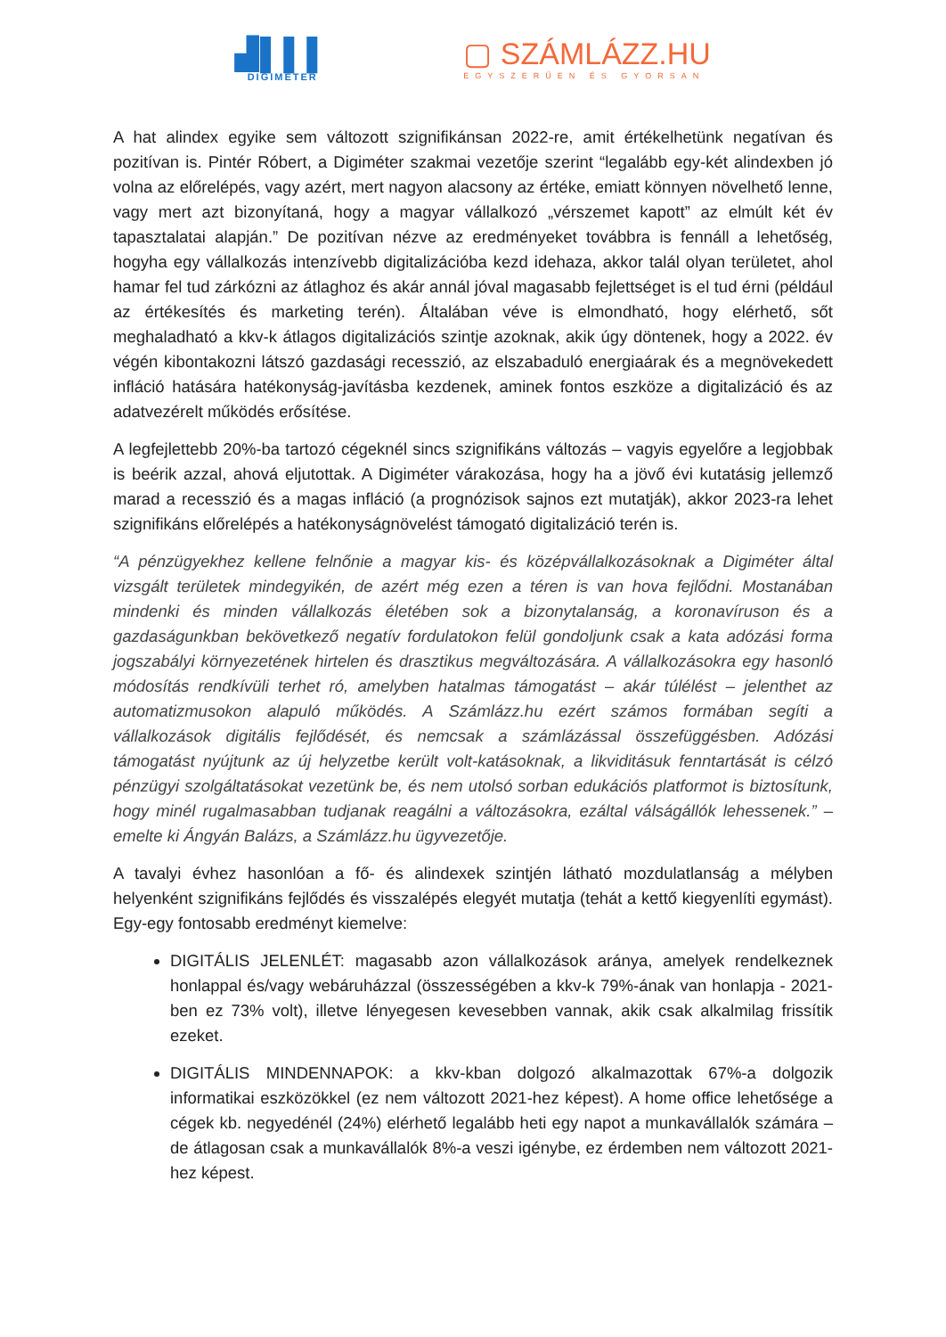▟▌▌▌
DIGIMETER
▢ SZÁMLÁZZ.HU
EGYSZERŰEN ÉS GYORSAN
A hat alindex egyike sem változott szignifikánsan 2022-re, amit értékelhetünk negatívan és pozitívan is. Pintér Róbert, a Digiméter szakmai vezetője szerint “legalább egy-két alindexben jó volna az előrelépés, vagy azért, mert nagyon alacsony az értéke, emiatt könnyen növelhető lenne, vagy mert azt bizonyítaná, hogy a magyar vállalkozó „vérszemet kapott” az elmúlt két év tapasztalatai alapján.” De pozitívan nézve az eredményeket továbbra is fennáll a lehetőség, hogyha egy vállalkozás intenzívebb digitalizációba kezd idehaza, akkor talál olyan területet, ahol hamar fel tud zárkózni az átlaghoz és akár annál jóval magasabb fejlettséget is el tud érni (például az értékesítés és marketing terén). Általában véve is elmondható, hogy elérhető, sőt meghaladható a kkv-k átlagos digitalizációs szintje azoknak, akik úgy döntenek, hogy a 2022. év végén kibontakozni látszó gazdasági recesszió, az elszabaduló energiaárak és a megnövekedett infláció hatására hatékonyság-javításba kezdenek, aminek fontos eszköze a digitalizáció és az adatvezérelt működés erősítése.
A legfejlettebb 20%-ba tartozó cégeknél sincs szignifikáns változás – vagyis egyelőre a legjobbak is beérik azzal, ahová eljutottak. A Digiméter várakozása, hogy ha a jövő évi kutatásig jellemző marad a recesszió és a magas infláció (a prognózisok sajnos ezt mutatják), akkor 2023-ra lehet szignifikáns előrelépés a hatékonyságnövelést támogató digitalizáció terén is.
“A pénzügyekhez kellene felnőnie a magyar kis- és középvállalkozásoknak a Digiméter által vizsgált területek mindegyikén, de azért még ezen a téren is van hova fejlődni. Mostanában mindenki és minden vállalkozás életében sok a bizonytalanság, a koronavíruson és a gazdaságunkban bekövetkező negatív fordulatokon felül gondoljunk csak a kata adózási forma jogszabályi környezetének hirtelen és drasztikus megváltozására. A vállalkozásokra egy hasonló módosítás rendkívüli terhet ró, amelyben hatalmas támogatást – akár túlélést – jelenthet az automatizmusokon alapuló működés. A Számlázz.hu ezért számos formában segíti a vállalkozások digitális fejlődését, és nemcsak a számlázással összefüggésben. Adózási támogatást nyújtunk az új helyzetbe került volt-katásoknak, a likviditásuk fenntartását is célzó pénzügyi szolgáltatásokat vezetünk be, és nem utolsó sorban edukációs platformot is biztosítunk, hogy minél rugalmasabban tudjanak reagálni a változásokra, ezáltal válságállók lehessenek.” – emelte ki Ángyán Balázs, a Számlázz.hu ügyvezetője.
A tavalyi évhez hasonlóan a fő- és alindexek szintjén látható mozdulatlanság a mélyben helyenként szignifikáns fejlődés és visszalépés elegyét mutatja (tehát a kettő kiegyenlíti egymást). Egy-egy fontosabb eredményt kiemelve:
DIGITÁLIS JELENLÉT: magasabb azon vállalkozások aránya, amelyek rendelkeznek honlappal és/vagy webáruházzal (összességében a kkv-k 79%-ának van honlapja - 2021-ben ez 73% volt), illetve lényegesen kevesebben vannak, akik csak alkalmilag frissítik ezeket.
DIGITÁLIS MINDENNAPOK: a kkv-kban dolgozó alkalmazottak 67%-a dolgozik informatikai eszközökkel (ez nem változott 2021-hez képest). A home office lehetősége a cégek kb. negyedénél (24%) elérhető legalább heti egy napot a munkavállalók számára – de átlagosan csak a munkavállalók 8%-a veszi igénybe, ez érdemben nem változott 2021-hez képest.